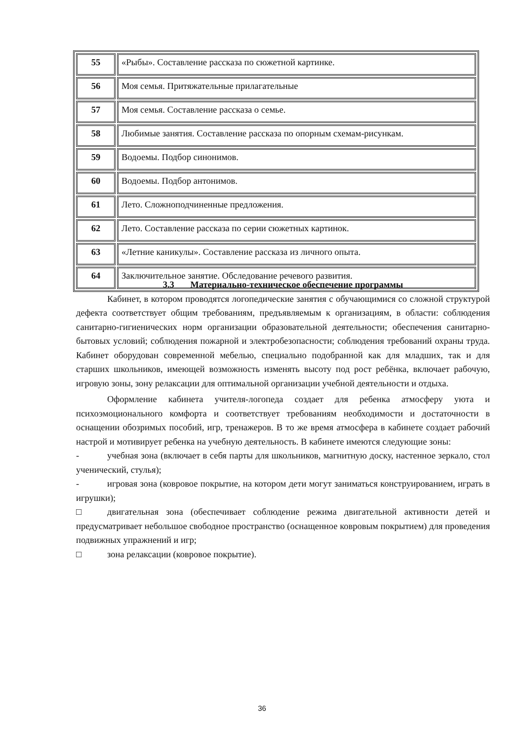| 55 | «Рыбы». Составление рассказа по сюжетной картинке. |
| 56 | Моя семья. Притяжательные прилагательные |
| 57 | Моя семья. Составление рассказа о семье. |
| 58 | Любимые занятия. Составление рассказа по опорным схемам-рисункам. |
| 59 | Водоемы. Подбор синонимов. |
| 60 | Водоемы. Подбор антонимов. |
| 61 | Лето. Сложноподчиненные предложения. |
| 62 | Лето. Составление рассказа по серии сюжетных картинок. |
| 63 | «Летние каникулы». Составление рассказа из личного опыта. |
| 64 | Заключительное занятие. Обследование речевого развития. |
3.3 Материально-техническое обеспечение программы
Кабинет, в котором проводятся логопедические занятия с обучающимися со сложной структурой дефекта соответствует общим требованиям, предъявляемым к организациям, в области: соблюдения санитарно-гигиенических норм организации образовательной деятельности; обеспечения санитарно-бытовых условий; соблюдения пожарной и электробезопасности; соблюдения требований охраны труда. Кабинет оборудован современной мебелью, специально подобранной как для младших, так и для старших школьников, имеющей возможность изменять высоту под рост ребёнка, включает рабочую, игровую зоны, зону релаксации для оптимальной организации учебной деятельности и отдыха.
Оформление кабинета учителя-логопеда создает для ребенка атмосферу уюта и психоэмоционального комфорта и соответствует требованиям необходимости и достаточности в оснащении обозримых пособий, игр, тренажеров. В то же время атмосфера в кабинете создает рабочий настрой и мотивирует ребенка на учебную деятельность. В кабинете имеются следующие зоны:
- учебная зона (включает в себя парты для школьников, магнитную доску, настенное зеркало, стол ученический, стулья);
- игровая зона (ковровое покрытие, на котором дети могут заниматься конструированием, играть в игрушки);
□ двигательная зона (обеспечивает соблюдение режима двигательной активности детей и предусматривает небольшое свободное пространство (оснащенное ковровым покрытием) для проведения подвижных упражнений и игр;
□ зона релаксации (ковровое покрытие).
36